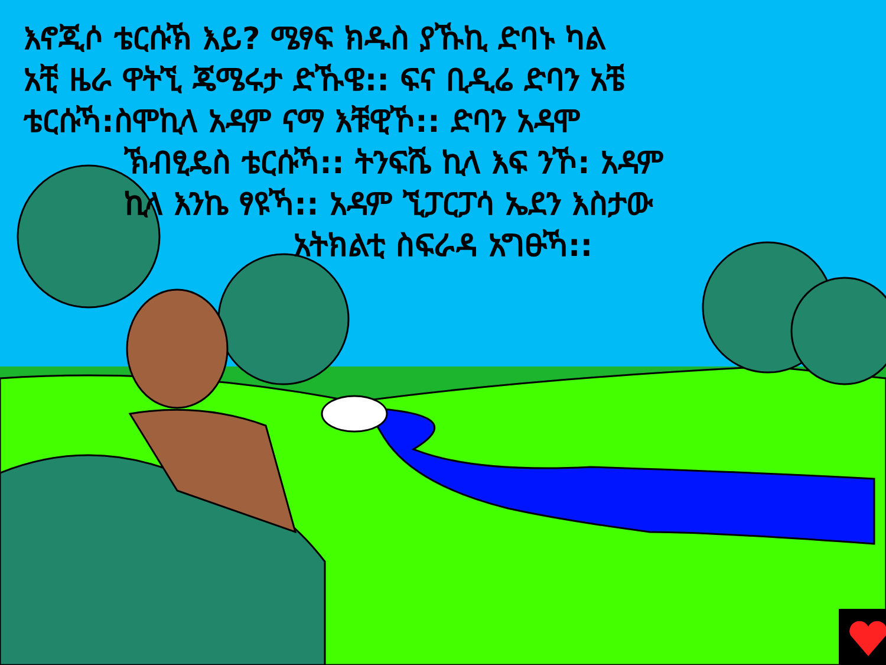እኖጂሶ ቴርሱኽ እይ? ሜፃፍ ክዱስ ያኹኪ ድባኑ ካል
አቺ ዜራ ዋትኚ ጄሜሩታ ድኹዌ:: ፍና ቢዲሬ ድባን አቼ
ቴርሱኻ:ስሞኪላ አዳም ናማ እቹዊኾ:: ድባን አዳሞ
ኽብፂዴስ ቴርሱኻ:: ትንፍሼ ኪላ እፍ ንኾ: አዳም
ኪላ እንኬ ፃዩኻ:: አዳም ኚፓርፓሳ ኤደን እስታው
አትክልቲ ስፍራዳ አግፁኻ::